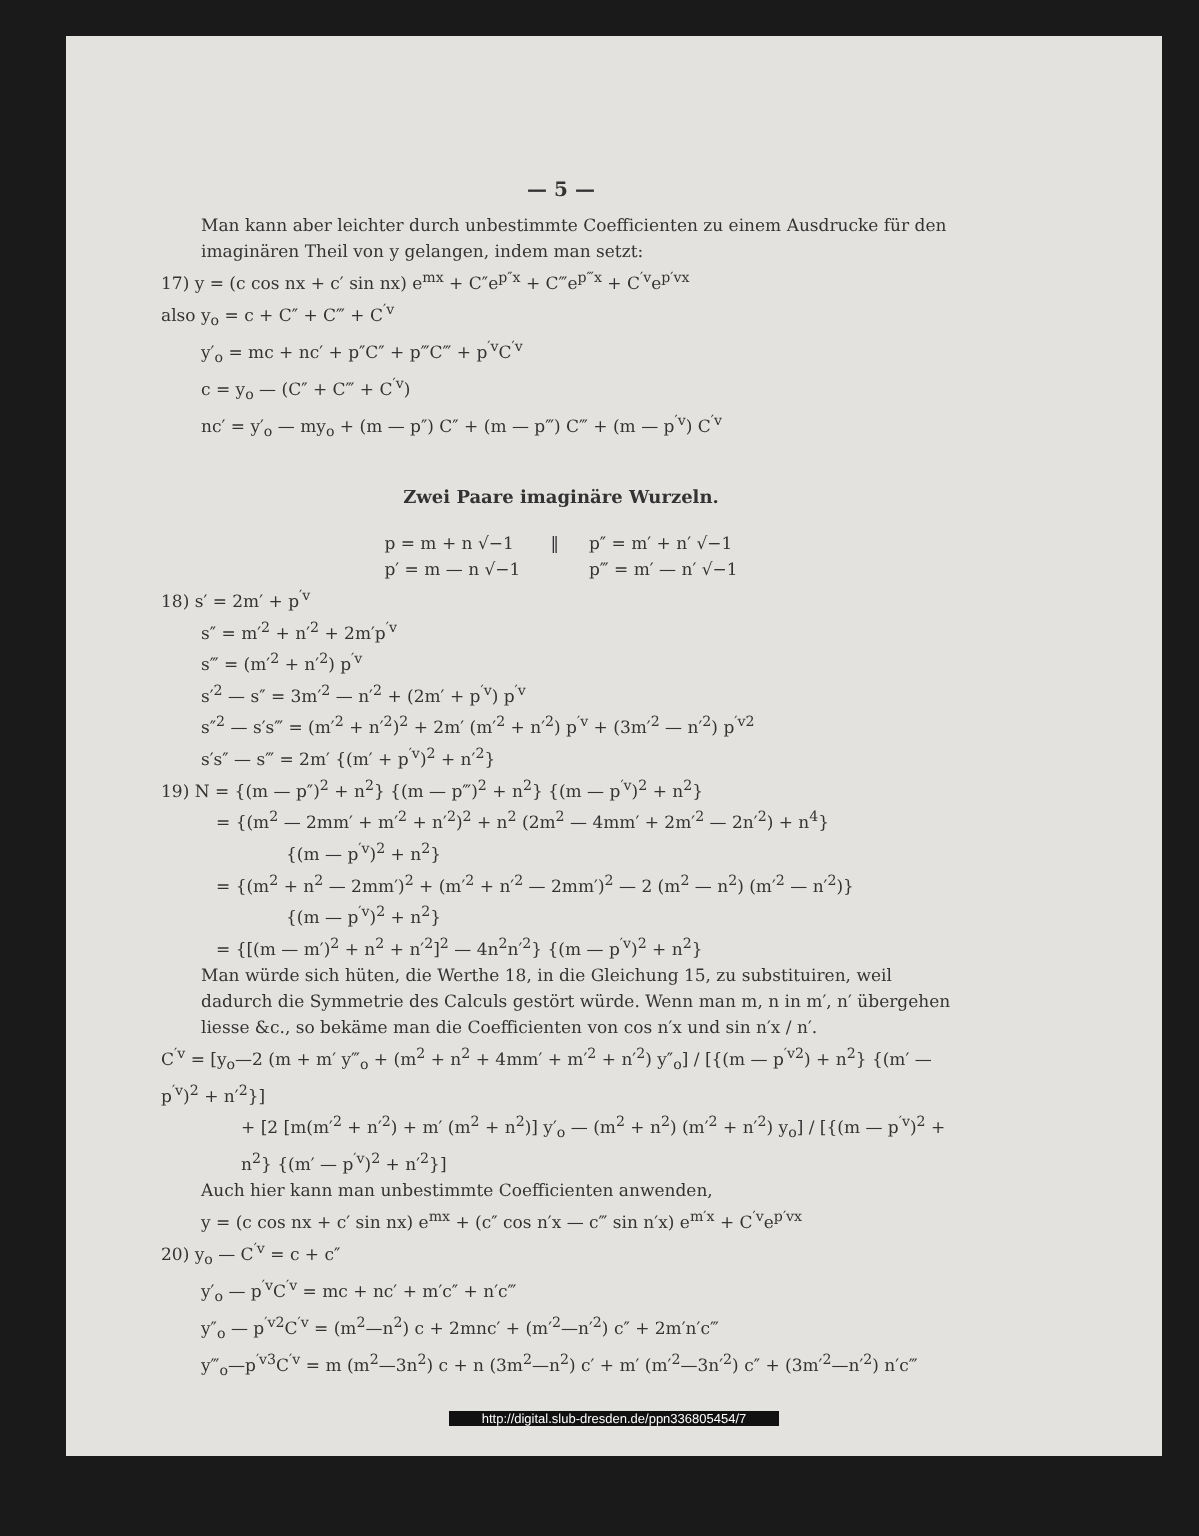— 5 —
Man kann aber leichter durch unbestimmte Coefficienten zu einem Ausdrucke für den imaginären Theil von y gelangen, indem man setzt:
17) y = (c cos nx + c′ sin nx) e<sup>mx</sup> + C″e<sup>p″x</sup> + C‴e<sup>p‴x</sup> + C<sup>′v</sup>e<sup>p′vx</sup>
also y<sub>o</sub> = c + C″ + C‴ + C<sup>′v</sup>
y′<sub>o</sub> = mc + nc′ + p″C″ + p‴C‴ + p<sup>′v</sup>C<sup>′v</sup>
c = y<sub>o</sub> — (C″ + C‴ + C<sup>′v</sup>)
nc′ = y′<sub>o</sub> — my<sub>o</sub> + (m — p″) C″ + (m — p‴) C‴ + (m — p<sup>′v</sup>) C<sup>′v</sup>
Zwei Paare imaginäre Wurzeln.
p = m + n √−1
p′ = m — n √−1
‖ p″ = m′ + n′ √−1
p‴ = m′ — n′ √−1
18) s′ = 2m′ + p<sup>′v</sup>
s″ = m′<sup>2</sup> + n′<sup>2</sup> + 2m′p<sup>′v</sup>
s‴ = (m′<sup>2</sup> + n′<sup>2</sup>) p<sup>′v</sup>
s′<sup>2</sup> — s″ = 3m′<sup>2</sup> — n′<sup>2</sup> + (2m′ + p<sup>′v</sup>) p<sup>′v</sup>
s″<sup>2</sup> — s′s‴ = (m′<sup>2</sup> + n′<sup>2</sup>)<sup>2</sup> + 2m′ (m′<sup>2</sup> + n′<sup>2</sup>) p<sup>′v</sup> + (3m′<sup>2</sup> — n′<sup>2</sup>) p<sup>′v2</sup>
s′s″ — s‴ = 2m′ {(m′ + p<sup>′v</sup>)<sup>2</sup> + n′<sup>2</sup>}
19) N = {(m — p″)<sup>2</sup> + n<sup>2</sup>} {(m — p‴)<sup>2</sup> + n<sup>2</sup>} {(m — p<sup>′v</sup>)<sup>2</sup> + n<sup>2</sup>}
= {(m<sup>2</sup> — 2mm′ + m′<sup>2</sup> + n′<sup>2</sup>)<sup>2</sup> + n<sup>2</sup> (2m<sup>2</sup> — 4mm′ + 2m′<sup>2</sup> — 2n′<sup>2</sup>) + n<sup>4</sup>}
{(m — p<sup>′v</sup>)<sup>2</sup> + n<sup>2</sup>}
= {(m<sup>2</sup> + n<sup>2</sup> — 2mm′)<sup>2</sup> + (m′<sup>2</sup> + n′<sup>2</sup> — 2mm′)<sup>2</sup> — 2 (m<sup>2</sup> — n<sup>2</sup>) (m′<sup>2</sup> — n′<sup>2</sup>)}
{(m — p<sup>′v</sup>)<sup>2</sup> + n<sup>2</sup>}
= {[(m — m′)<sup>2</sup> + n<sup>2</sup> + n′<sup>2</sup>]<sup>2</sup> — 4n<sup>2</sup>n′<sup>2</sup>} {(m — p<sup>′v</sup>)<sup>2</sup> + n<sup>2</sup>}
Man würde sich hüten, die Werthe 18, in die Gleichung 15, zu substituiren, weil dadurch die Symmetrie des Calculs gestört würde. Wenn man m, n in m′, n′ übergehen liesse &c., so bekäme man die Coefficienten von cos n′x und sin n′x / n′.
C<sup>′v</sup> = [y<sub>o</sub>—2 (m + m′ y‴<sub>o</sub> + (m<sup>2</sup> + n<sup>2</sup> + 4mm′ + m′<sup>2</sup> + n′<sup>2</sup>) y″<sub>o</sub>] / [{(m — p<sup>′v2</sup>) + n<sup>2</sup>} {(m′ — p<sup>′v</sup>)<sup>2</sup> + n′<sup>2</sup>}]
+ [2 [m(m′<sup>2</sup> + n′<sup>2</sup>) + m′ (m<sup>2</sup> + n<sup>2</sup>)] y′<sub>o</sub> — (m<sup>2</sup> + n<sup>2</sup>) (m′<sup>2</sup> + n′<sup>2</sup>) y<sub>o</sub>] / [{(m — p<sup>′v</sup>)<sup>2</sup> + n<sup>2</sup>} {(m′ — p<sup>′v</sup>)<sup>2</sup> + n′<sup>2</sup>}]
Auch hier kann man unbestimmte Coefficienten anwenden,
y = (c cos nx + c′ sin nx) e<sup>mx</sup> + (c″ cos n′x — c‴ sin n′x) e<sup>m′x</sup> + C<sup>′v</sup>e<sup>p′vx</sup>
20) y<sub>o</sub> — C<sup>′v</sup> = c + c″
y′<sub>o</sub> — p<sup>′v</sup>C<sup>′v</sup> = mc + nc′ + m′c″ + n′c‴
y″<sub>o</sub> — p<sup>′v2</sup>C<sup>′v</sup> = (m<sup>2</sup>—n<sup>2</sup>) c + 2mnc′ + (m′<sup>2</sup>—n′<sup>2</sup>) c″ + 2m′n′c‴
y‴<sub>o</sub>—p<sup>′v3</sup>C<sup>′v</sup> = m (m<sup>2</sup>—3n<sup>2</sup>) c + n (3m<sup>2</sup>—n<sup>2</sup>) c′ + m′ (m′<sup>2</sup>—3n′<sup>2</sup>) c″ + (3m′<sup>2</sup>—n′<sup>2</sup>) n′c‴
http://digital.slub-dresden.de/ppn336805454/7